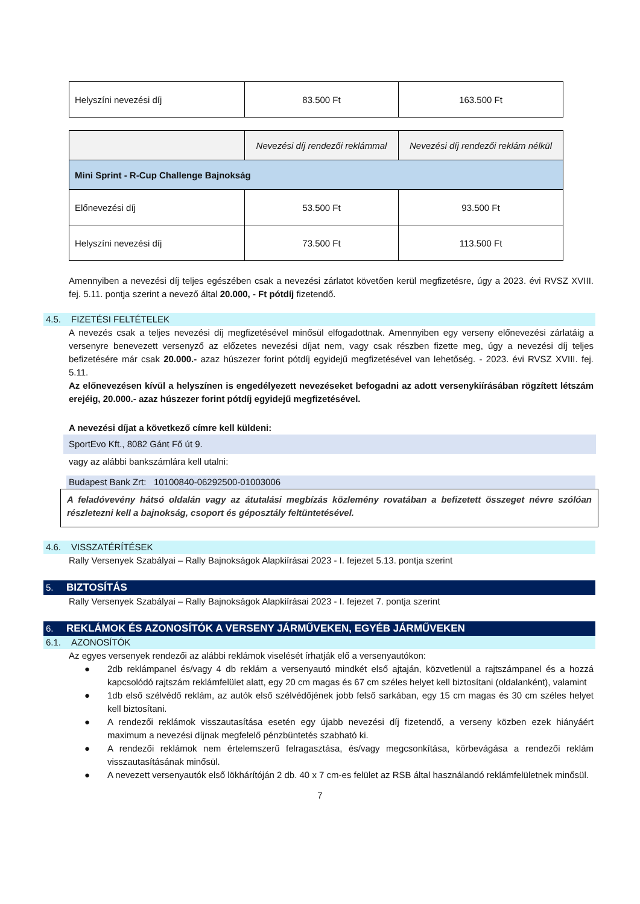| Helyszíni nevezési díj | 83.500 Ft | 163.500 Ft |
| | Nevezési díj rendezői reklámmal | Nevezési díj rendezői reklám nélkül |
| Mini Sprint - R-Cup Challenge Bajnokság | | |
| Előnevezési díj | 53.500 Ft | 93.500 Ft |
| Helyszíni nevezési díj | 73.500 Ft | 113.500 Ft |
Amennyiben a nevezési díj teljes egészében csak a nevezési zárlatot követően kerül megfizetésre, úgy a 2023. évi RVSZ XVIII. fej. 5.11. pontja szerint a nevező által 20.000, - Ft pótdíj fizetendő.
4.5. FIZETÉSI FELTÉTELEK
A nevezés csak a teljes nevezési díj megfizetésével minősül elfogadottnak. Amennyiben egy verseny előnevezési zárlatáig a versenyre benevezett versenyző az előzetes nevezési díjat nem, vagy csak részben fizette meg, úgy a nevezési díj teljes befizetésére már csak 20.000.- azaz húszezer forint pótdíj egyidejű megfizetésével van lehetőség. - 2023. évi RVSZ XVIII. fej. 5.11.
Az előnevezésen kívül a helyszínen is engedélyezett nevezéseket befogadni az adott versenykiírásában rögzített létszám erejéig, 20.000.- azaz húszezer forint pótdíj egyidejű megfizetésével.
A nevezési díjat a következő címre kell küldeni:
SportEvo Kft., 8082 Gánt Fő út 9.
vagy az alábbi bankszámlára kell utalni:
Budapest Bank Zrt: 10100840-06292500-01003006
A feladóvevény hátsó oldalán vagy az átutalási megbízás közlemény rovatában a befizetett összeget névre szólóan részletezni kell a bajnokság, csoport és géposztály feltüntetésével.
4.6. VISSZATÉRÍTÉSEK
Rally Versenyek Szabályai – Rally Bajnokságok Alapkiírásai 2023 - I. fejezet 5.13. pontja szerint
5. BIZTOSÍTÁS
Rally Versenyek Szabályai – Rally Bajnokságok Alapkiírásai 2023 - I. fejezet 7. pontja szerint
6. REKLÁMOK ÉS AZONOSÍTÓK A VERSENY JÁRMŰVEKEN, EGYÉB JÁRMŰVEKEN
6.1. AZONOSÍTÓK
Az egyes versenyek rendezői az alábbi reklámok viselését írhatják elő a versenyautókon:
● 2db reklámpanel és/vagy 4 db reklám a versenyautó mindkét első ajtaján, közvetlenül a rajtszámpanel és a hozzá kapcsolódó rajtszám reklámfelület alatt, egy 20 cm magas és 67 cm széles helyet kell biztosítani (oldalanként), valamint
● 1db első szélvédő reklám, az autók első szélvédőjének jobb felső sarkában, egy 15 cm magas és 30 cm széles helyet kell biztosítani.
● A rendezői reklámok visszautasítása esetén egy újabb nevezési díj fizetendő, a verseny közben ezek hiányáért maximum a nevezési díjnak megfelelő pénzbüntetés szabható ki.
● A rendezői reklámok nem értelemszerű felragasztása, és/vagy megcsonkítása, körbevágása a rendezői reklám visszautasításának minősül.
● A nevezett versenyautók első lökhárítóján 2 db. 40 x 7 cm-es felület az RSB által használandó reklámfelületnek minősül.
7